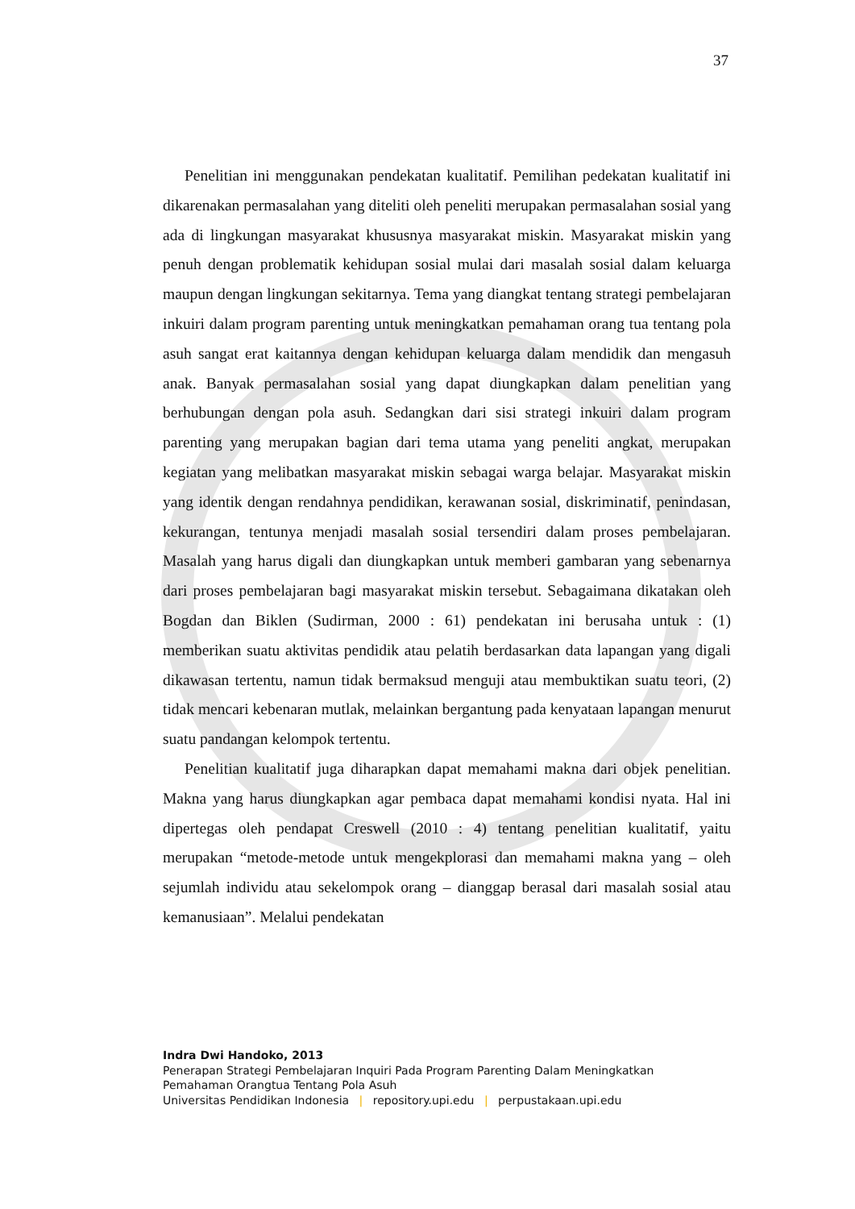37
Penelitian ini menggunakan pendekatan kualitatif. Pemilihan pedekatan kualitatif ini dikarenakan permasalahan yang diteliti oleh peneliti merupakan permasalahan sosial yang ada di lingkungan masyarakat khususnya masyarakat miskin. Masyarakat miskin yang penuh dengan problematik kehidupan sosial mulai dari masalah sosial dalam keluarga maupun dengan lingkungan sekitarnya. Tema yang diangkat tentang strategi pembelajaran inkuiri dalam program parenting untuk meningkatkan pemahaman orang tua tentang pola asuh sangat erat kaitannya dengan kehidupan keluarga dalam mendidik dan mengasuh anak. Banyak permasalahan sosial yang dapat diungkapkan dalam penelitian yang berhubungan dengan pola asuh. Sedangkan dari sisi strategi inkuiri dalam program parenting yang merupakan bagian dari tema utama yang peneliti angkat, merupakan kegiatan yang melibatkan masyarakat miskin sebagai warga belajar. Masyarakat miskin yang identik dengan rendahnya pendidikan, kerawanan sosial, diskriminatif, penindasan, kekurangan, tentunya menjadi masalah sosial tersendiri dalam proses pembelajaran. Masalah yang harus digali dan diungkapkan untuk memberi gambaran yang sebenarnya dari proses pembelajaran bagi masyarakat miskin tersebut. Sebagaimana dikatakan oleh Bogdan dan Biklen (Sudirman, 2000 : 61) pendekatan ini berusaha untuk : (1) memberikan suatu aktivitas pendidik atau pelatih berdasarkan data lapangan yang digali dikawasan tertentu, namun tidak bermaksud menguji atau membuktikan suatu teori, (2) tidak mencari kebenaran mutlak, melainkan bergantung pada kenyataan lapangan menurut suatu pandangan kelompok tertentu.
Penelitian kualitatif juga diharapkan dapat memahami makna dari objek penelitian. Makna yang harus diungkapkan agar pembaca dapat memahami kondisi nyata. Hal ini dipertegas oleh pendapat Creswell (2010 : 4) tentang penelitian kualitatif, yaitu merupakan “metode-metode untuk mengekplorasi dan memahami makna yang – oleh sejumlah individu atau sekelompok orang – dianggap berasal dari masalah sosial atau kemanusiaan”. Melalui pendekatan
Indra Dwi Handoko, 2013
Penerapan Strategi Pembelajaran Inquiri Pada Program Parenting Dalam Meningkatkan
Pemahaman Orangtua Tentang Pola Asuh
Universitas Pendidikan Indonesia | repository.upi.edu | perpustakaan.upi.edu